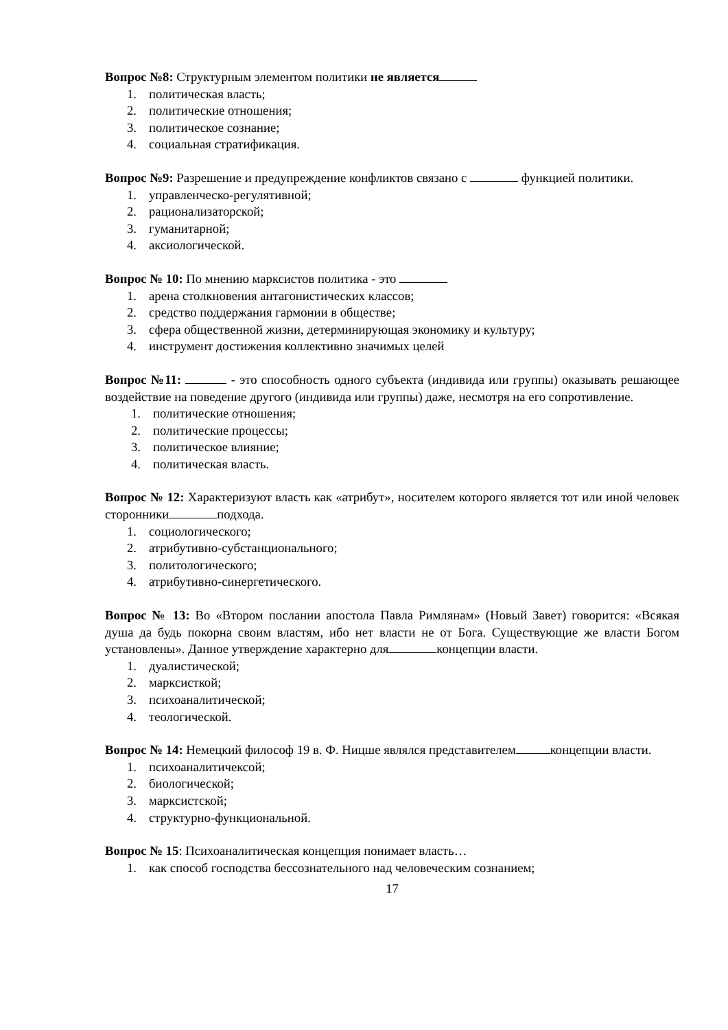Вопрос №8: Структурным элементом политики не является
1. политическая власть;
2. политические отношения;
3. политическое сознание;
4. социальная стратификация.
Вопрос №9: Разрешение и предупреждение конфликтов связано с функцией политики.
1. управленческо-регулятивной;
2. рационализаторской;
3. гуманитарной;
4. аксиологической.
Вопрос № 10: По мнению марксистов политика - это
1. арена столкновения антагонистических классов;
2. средство поддержания гармонии в обществе;
3. сфера общественной жизни, детерминирующая экономику и культуру;
4. инструмент достижения коллективно значимых целей
Вопрос №11: - это способность одного субъекта (индивида или группы) оказывать решающее воздействие на поведение другого (индивида или группы) даже, несмотря на его сопротивление.
1. политические отношения;
2. политические процессы;
3. политическое влияние;
4. политическая власть.
Вопрос № 12: Характеризуют власть как «атрибут», носителем которого является тот или иной человек сторонники подхода.
1. социологического;
2. атрибутивно-субстанционального;
3. политологического;
4. атрибутивно-синергетического.
Вопрос № 13: Во «Втором послании апостола Павла Римлянам» (Новый Завет) говорится: «Всякая душа да будь покорна своим властям, ибо нет власти не от Бога. Существующие же власти Богом установлены». Данное утверждение характерно для концепции власти.
1. дуалистической;
2. марксисткой;
3. психоаналитической;
4. теологической.
Вопрос № 14: Немецкий философ 19 в. Ф. Ницше являлся представителем концепции власти.
1. психоаналитичексой;
2. биологической;
3. марксистской;
4. структурно-функциональной.
Вопрос № 15: Психоаналитическая концепция понимает власть…
1. как способ господства бессознательного над человеческим сознанием;
17